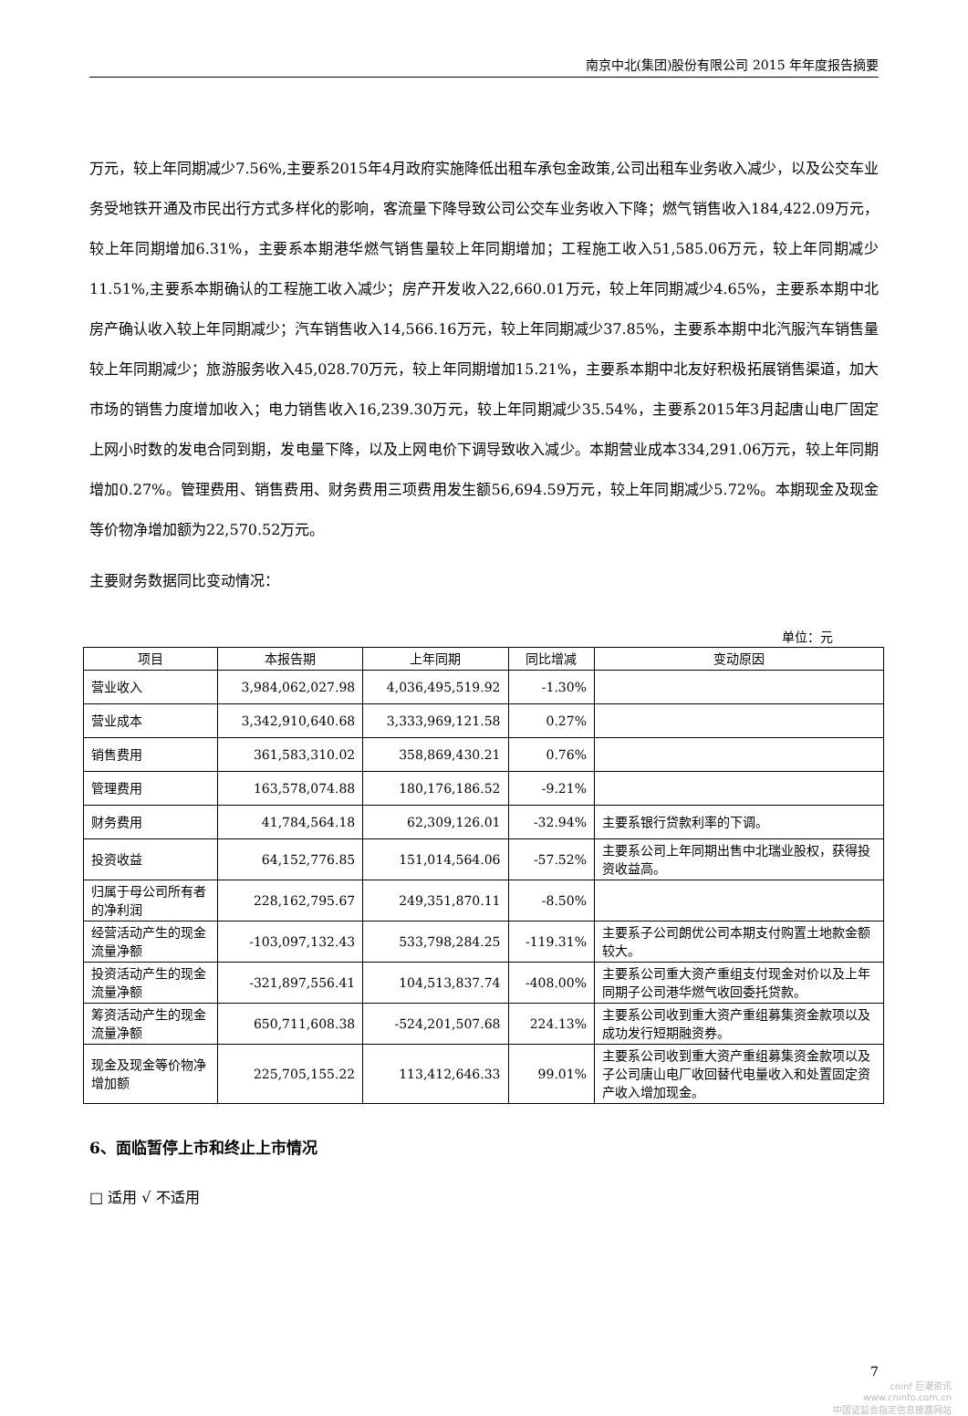南京中北(集团)股份有限公司 2015 年年度报告摘要
万元，较上年同期减少7.56%,主要系2015年4月政府实施降低出租车承包金政策,公司出租车业务收入减少，以及公交车业务受地铁开通及市民出行方式多样化的影响，客流量下降导致公司公交车业务收入下降；燃气销售收入184,422.09万元，较上年同期增加6.31%，主要系本期港华燃气销售量较上年同期增加；工程施工收入51,585.06万元，较上年同期减少11.51%,主要系本期确认的工程施工收入减少；房产开发收入22,660.01万元，较上年同期减少4.65%，主要系本期中北房产确认收入较上年同期减少；汽车销售收入14,566.16万元，较上年同期减少37.85%，主要系本期中北汽服汽车销售量较上年同期减少；旅游服务收入45,028.70万元，较上年同期增加15.21%，主要系本期中北友好积极拓展销售渠道，加大市场的销售力度增加收入；电力销售收入16,239.30万元，较上年同期减少35.54%，主要系2015年3月起唐山电厂固定上网小时数的发电合同到期，发电量下降，以及上网电价下调导致收入减少。本期营业成本334,291.06万元，较上年同期增加0.27%。管理费用、销售费用、财务费用三项费用发生额56,694.59万元，较上年同期减少5.72%。本期现金及现金等价物净增加额为22,570.52万元。
主要财务数据同比变动情况：
单位：元
| 项目 | 本报告期 | 上年同期 | 同比增减 | 变动原因 |
| --- | --- | --- | --- | --- |
| 营业收入 | 3,984,062,027.98 | 4,036,495,519.92 | -1.30% | |
| 营业成本 | 3,342,910,640.68 | 3,333,969,121.58 | 0.27% | |
| 销售费用 | 361,583,310.02 | 358,869,430.21 | 0.76% | |
| 管理费用 | 163,578,074.88 | 180,176,186.52 | -9.21% | |
| 财务费用 | 41,784,564.18 | 62,309,126.01 | -32.94% | 主要系银行贷款利率的下调。 |
| 投资收益 | 64,152,776.85 | 151,014,564.06 | -57.52% | 主要系公司上年同期出售中北瑞业股权，获得投资收益高。 |
| 归属于母公司所有者的净利润 | 228,162,795.67 | 249,351,870.11 | -8.50% | |
| 经营活动产生的现金流量净额 | -103,097,132.43 | 533,798,284.25 | -119.31% | 主要系子公司朗优公司本期支付购置土地款金额较大。 |
| 投资活动产生的现金流量净额 | -321,897,556.41 | 104,513,837.74 | -408.00% | 主要系公司重大资产重组支付现金对价以及上年同期子公司港华燃气收回委托贷款。 |
| 筹资活动产生的现金流量净额 | 650,711,608.38 | -524,201,507.68 | 224.13% | 主要系公司收到重大资产重组募集资金款项以及成功发行短期融资券。 |
| 现金及现金等价物净增加额 | 225,705,155.22 | 113,412,646.33 | 99.01% | 主要系公司收到重大资产重组募集资金款项以及子公司唐山电厂收回替代电量收入和处置固定资产收入增加现金。 |
6、面临暂停上市和终止上市情况
□ 适用 √ 不适用
7
cninf 巨潮资讯
www.cninfo.com.cn
中国证监会指定信息披露网站